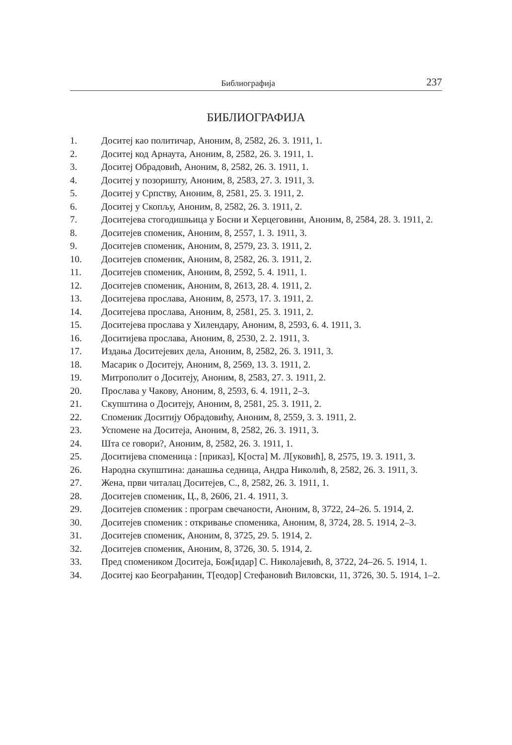Библиографија 237
БИБЛИОГРАФИЈА
1. Доситеј као политичар, Аноним, 8, 2582, 26. 3. 1911, 1.
2. Доситеј код Арнаута, Аноним, 8, 2582, 26. 3. 1911, 1.
3. Доситеј Обрадовић, Аноним, 8, 2582, 26. 3. 1911, 1.
4. Доситеј у позоришту, Аноним, 8, 2583, 27. 3. 1911, 3.
5. Доситеј у Српству, Аноним, 8, 2581, 25. 3. 1911, 2.
6. Доситеј у Скопљу, Аноним, 8, 2582, 26. 3. 1911, 2.
7. Доситејева стогодишњица у Босни и Херцеговини, Аноним, 8, 2584, 28. 3. 1911, 2.
8. Доситејев споменик, Аноним, 8, 2557, 1. 3. 1911, 3.
9. Доситејев споменик, Аноним, 8, 2579, 23. 3. 1911, 2.
10. Доситејев споменик, Аноним, 8, 2582, 26. 3. 1911, 2.
11. Доситејев споменик, Аноним, 8, 2592, 5. 4. 1911, 1.
12. Доситејев споменик, Аноним, 8, 2613, 28. 4. 1911, 2.
13. Доситејева прослава, Аноним, 8, 2573, 17. 3. 1911, 2.
14. Доситејева прослава, Аноним, 8, 2581, 25. 3. 1911, 2.
15. Доситејева прослава у Хилендару, Аноним, 8, 2593, 6. 4. 1911, 3.
16. Доситијева прослава, Аноним, 8, 2530, 2. 2. 1911, 3.
17. Издања Доситејевих дела, Аноним, 8, 2582, 26. 3. 1911, 3.
18. Масарик о Доситеју, Аноним, 8, 2569, 13. 3. 1911, 2.
19. Митрополит о Доситеју, Аноним, 8, 2583, 27. 3. 1911, 2.
20. Прослава у Чакову, Аноним, 8, 2593, 6. 4. 1911, 2–3.
21. Скупштина о Доситеју, Аноним, 8, 2581, 25. 3. 1911, 2.
22. Споменик Доситију Обрадовићу, Аноним, 8, 2559, 3. 3. 1911, 2.
23. Успомене на Доситеја, Аноним, 8, 2582, 26. 3. 1911, 3.
24. Шта се говори?, Аноним, 8, 2582, 26. 3. 1911, 1.
25. Доситијева споменица : [приказ], К[оста] М. Л[уковић], 8, 2575, 19. 3. 1911, 3.
26. Народна скупштина: данашња седница, Андра Николић, 8, 2582, 26. 3. 1911, 3.
27. Жена, први читалац Доситејев, С., 8, 2582, 26. 3. 1911, 1.
28. Доситејев споменик, Ц., 8, 2606, 21. 4. 1911, 3.
29. Доситејев споменик : програм свечаности, Аноним, 8, 3722, 24–26. 5. 1914, 2.
30. Доситејев споменик : откривање споменика, Аноним, 8, 3724, 28. 5. 1914, 2–3.
31. Доситејев споменик, Аноним, 8, 3725, 29. 5. 1914, 2.
32. Доситејев споменик, Аноним, 8, 3726, 30. 5. 1914, 2.
33. Пред спомеником Доситеја, Бож[идар] С. Николајевић, 8, 3722, 24–26. 5. 1914, 1.
34. Доситеј као Београђанин, Т[еодор] Стефановић Виловски, 11, 3726, 30. 5. 1914, 1–2.